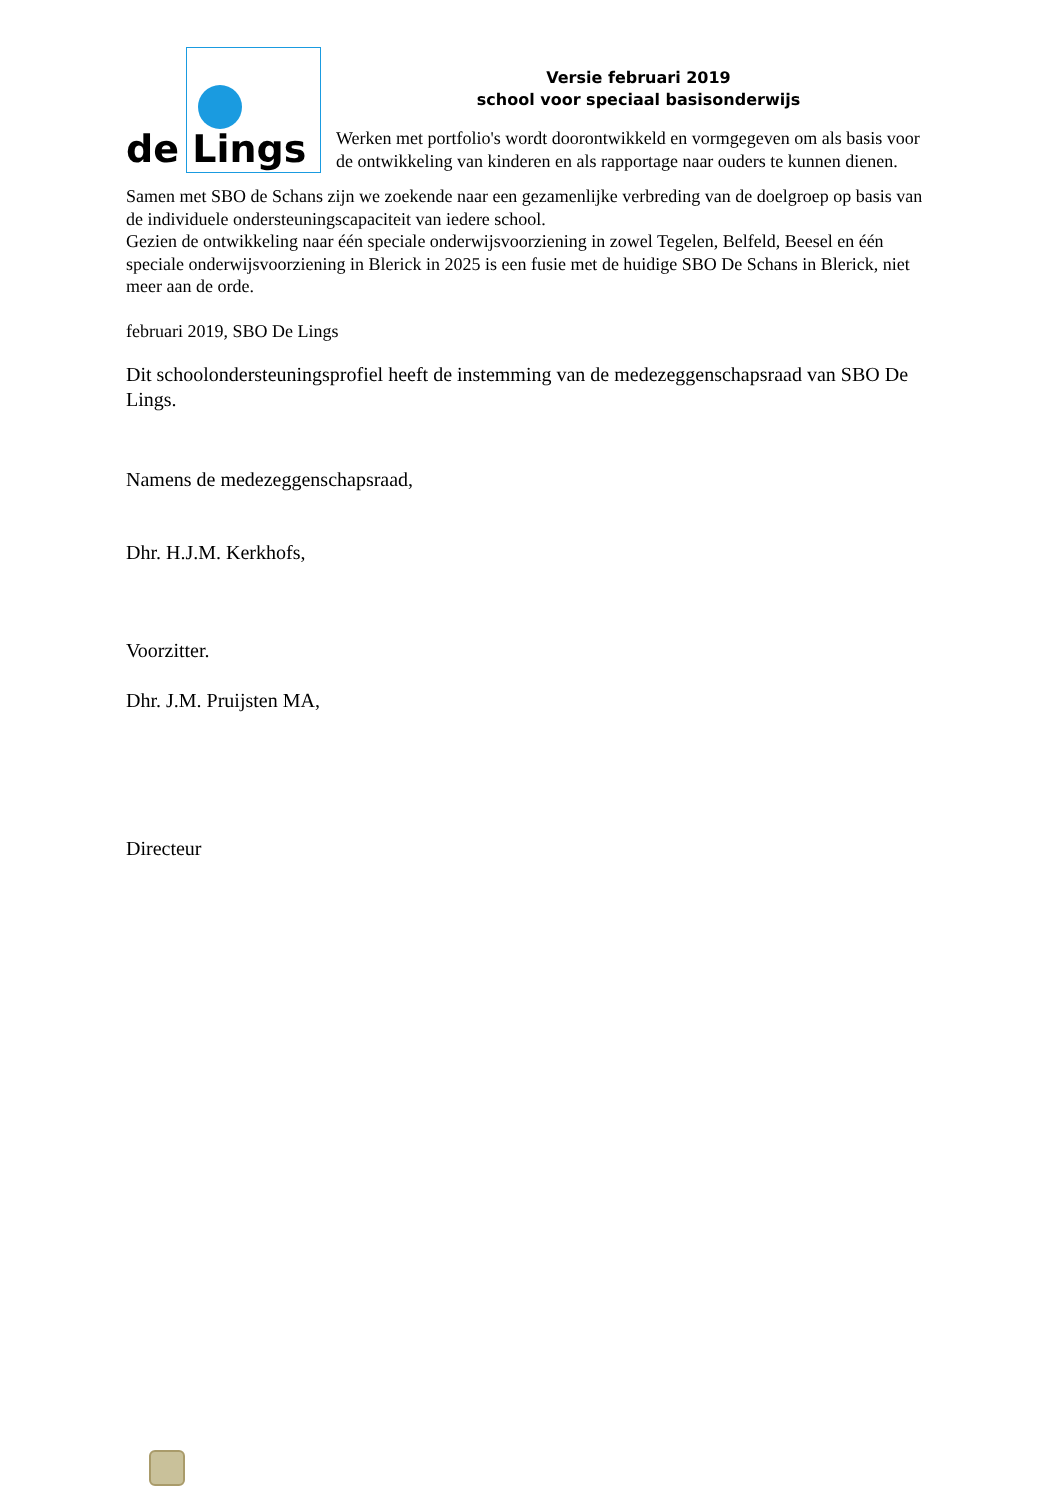de Lings
Versie februari 2019
school voor speciaal basisonderwijs
Werken met portfolio's wordt doorontwikkeld en vormgegeven om als basis voor de ontwikkeling van kinderen en als rapportage naar ouders te kunnen dienen.
Samen met SBO de Schans zijn we zoekende naar een gezamenlijke verbreding van de doelgroep op basis van de individuele ondersteuningscapaciteit van iedere school.
Gezien de ontwikkeling naar één speciale onderwijsvoorziening in zowel Tegelen, Belfeld, Beesel en één speciale onderwijsvoorziening in Blerick in 2025 is een fusie met de huidige SBO De Schans in Blerick, niet meer aan de orde.
februari 2019, SBO De Lings
Dit schoolondersteuningsprofiel heeft de instemming van de medezeggenschapsraad van SBO De Lings.
Namens de medezeggenschapsraad,
Dhr. H.J.M. Kerkhofs,
Voorzitter.
Dhr. J.M. Pruijsten MA,
Directeur